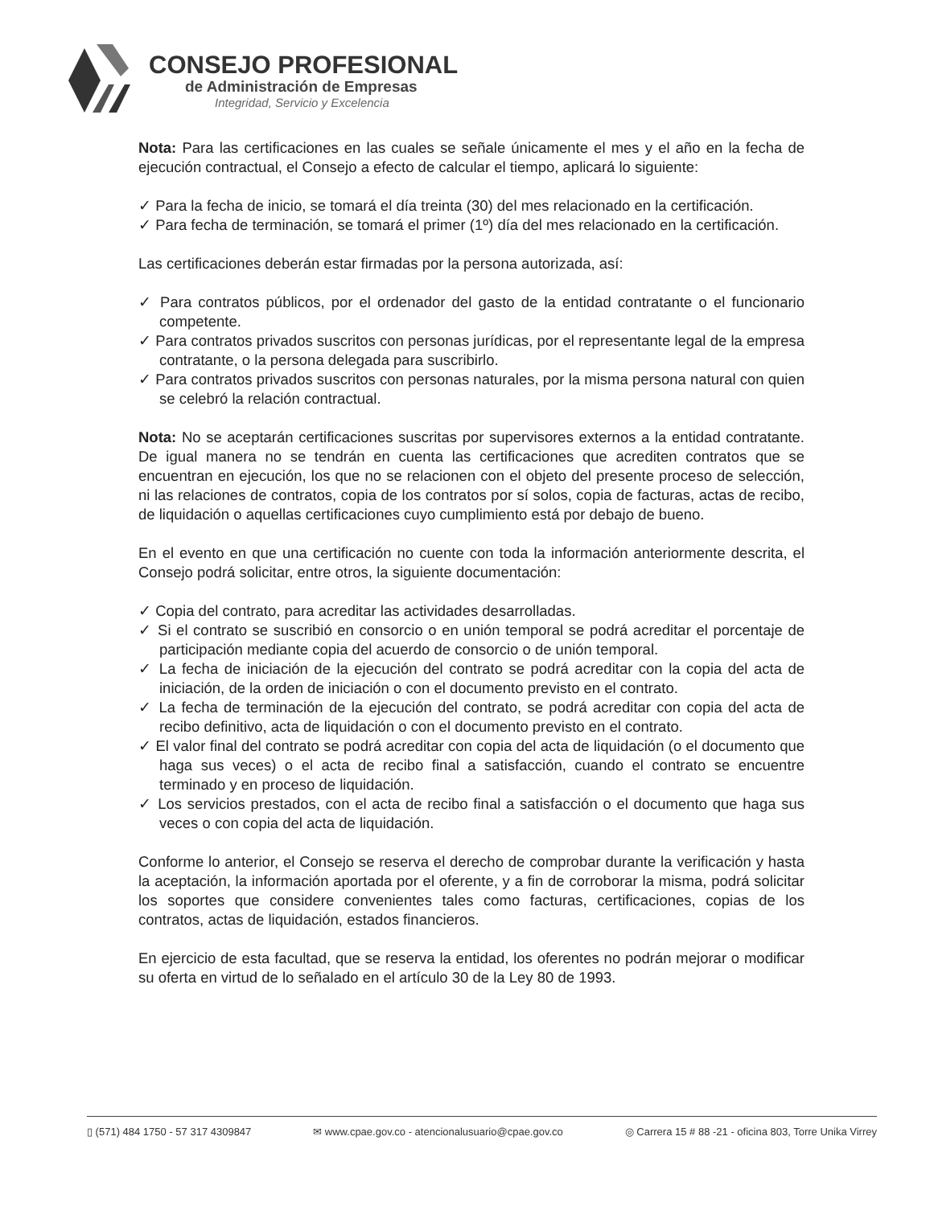CONSEJO PROFESIONAL
de Administración de Empresas
Integridad, Servicio y Excelencia
Nota: Para las certificaciones en las cuales se señale únicamente el mes y el año en la fecha de ejecución contractual, el Consejo a efecto de calcular el tiempo, aplicará lo siguiente:
✓ Para la fecha de inicio, se tomará el día treinta (30) del mes relacionado en la certificación.
✓ Para fecha de terminación, se tomará el primer (1º) día del mes relacionado en la certificación.
Las certificaciones deberán estar firmadas por la persona autorizada, así:
✓ Para contratos públicos, por el ordenador del gasto de la entidad contratante o el funcionario competente.
✓ Para contratos privados suscritos con personas jurídicas, por el representante legal de la empresa contratante, o la persona delegada para suscribirlo.
✓ Para contratos privados suscritos con personas naturales, por la misma persona natural con quien se celebró la relación contractual.
Nota: No se aceptarán certificaciones suscritas por supervisores externos a la entidad contratante. De igual manera no se tendrán en cuenta las certificaciones que acrediten contratos que se encuentran en ejecución, los que no se relacionen con el objeto del presente proceso de selección, ni las relaciones de contratos, copia de los contratos por sí solos, copia de facturas, actas de recibo, de liquidación o aquellas certificaciones cuyo cumplimiento está por debajo de bueno.
En el evento en que una certificación no cuente con toda la información anteriormente descrita, el Consejo podrá solicitar, entre otros, la siguiente documentación:
✓ Copia del contrato, para acreditar las actividades desarrolladas.
✓ Si el contrato se suscribió en consorcio o en unión temporal se podrá acreditar el porcentaje de participación mediante copia del acuerdo de consorcio o de unión temporal.
✓ La fecha de iniciación de la ejecución del contrato se podrá acreditar con la copia del acta de iniciación, de la orden de iniciación o con el documento previsto en el contrato.
✓ La fecha de terminación de la ejecución del contrato, se podrá acreditar con copia del acta de recibo definitivo, acta de liquidación o con el documento previsto en el contrato.
✓ El valor final del contrato se podrá acreditar con copia del acta de liquidación (o el documento que haga sus veces) o el acta de recibo final a satisfacción, cuando el contrato se encuentre terminado y en proceso de liquidación.
✓ Los servicios prestados, con el acta de recibo final a satisfacción o el documento que haga sus veces o con copia del acta de liquidación.
Conforme lo anterior, el Consejo se reserva el derecho de comprobar durante la verificación y hasta la aceptación, la información aportada por el oferente, y a fin de corroborar la misma, podrá solicitar los soportes que considere convenientes tales como facturas, certificaciones, copias de los contratos, actas de liquidación, estados financieros.
En ejercicio de esta facultad, que se reserva la entidad, los oferentes no podrán mejorar o modificar su oferta en virtud de lo señalado en el artículo 30 de la Ley 80 de 1993.
▯ (571) 484 1750 - 57 317 4309847 ✉ www.cpae.gov.co - atencionalusuario@cpae.gov.co ◎ Carrera 15 # 88 -21 - oficina 803, Torre Unika Virrey